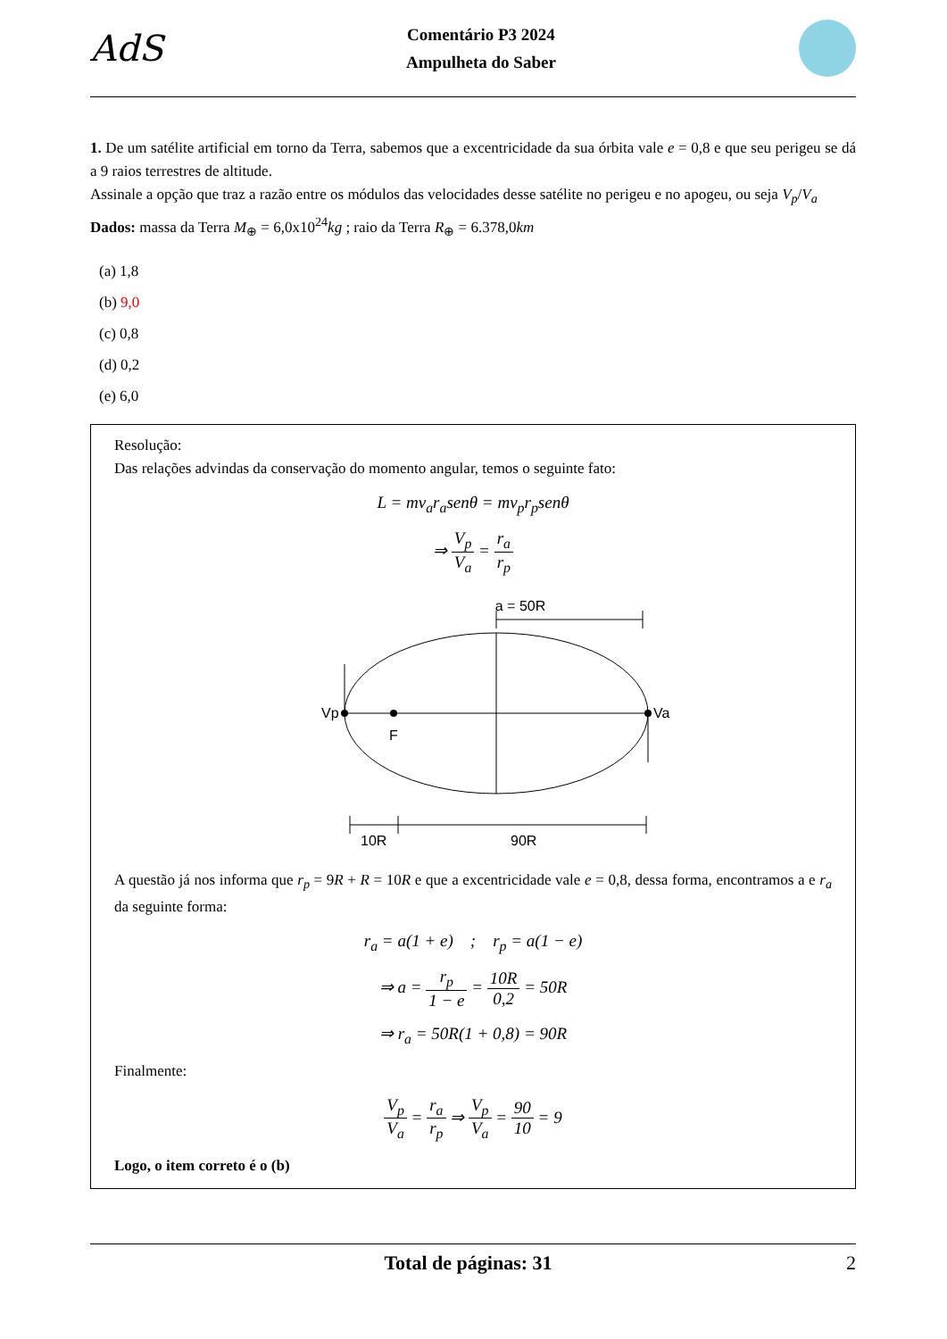AdS
Comentário P3 2024
Ampulheta do Saber
1. De um satélite artificial em torno da Terra, sabemos que a excentricidade da sua órbita vale e = 0,8 e que seu perigeu se dá a 9 raios terrestres de altitude.
Assinale a opção que traz a razão entre os módulos das velocidades desse satélite no perigeu e no apogeu, ou seja V<sub>p</sub>/V<sub>a</sub>
Dados: massa da Terra M<sub>⊕</sub> = 6,0x10<sup>24</sup>kg ; raio da Terra R<sub>⊕</sub> = 6.378,0km
(a) 1,8
(b) 9,0
(c) 0,8
(d) 0,2
(e) 6,0
Resolução:
Das relações advindas da conservação do momento angular, temos o seguinte fato:
L = mv<sub>a</sub>r<sub>a</sub>senθ = mv<sub>p</sub>r<sub>p</sub>senθ
⇒ V<sub>p</sub> V<sub>a</sub> = r<sub>a</sub> r<sub>p</sub>
a = 50R
Vp
F
Va
10R
90R
A questão já nos informa que r<sub>p</sub> = 9R + R = 10R e que a excentricidade vale e = 0,8, dessa forma, encontramos a e r<sub>a</sub> da seguinte forma:
r<sub>a</sub> = a(1 + e) ; r<sub>p</sub> = a(1 − e)
⇒ a = r<sub>p</sub> 1 − e = 10R 0,2 = 50R
⇒ r<sub>a</sub> = 50R(1 + 0,8) = 90R
Finalmente:
V<sub>p</sub> V<sub>a</sub> = r<sub>a</sub> r<sub>p</sub> ⇒ V<sub>p</sub> V<sub>a</sub> = 90 10 = 9
Logo, o item correto é o (b)
Total de páginas: 31 2